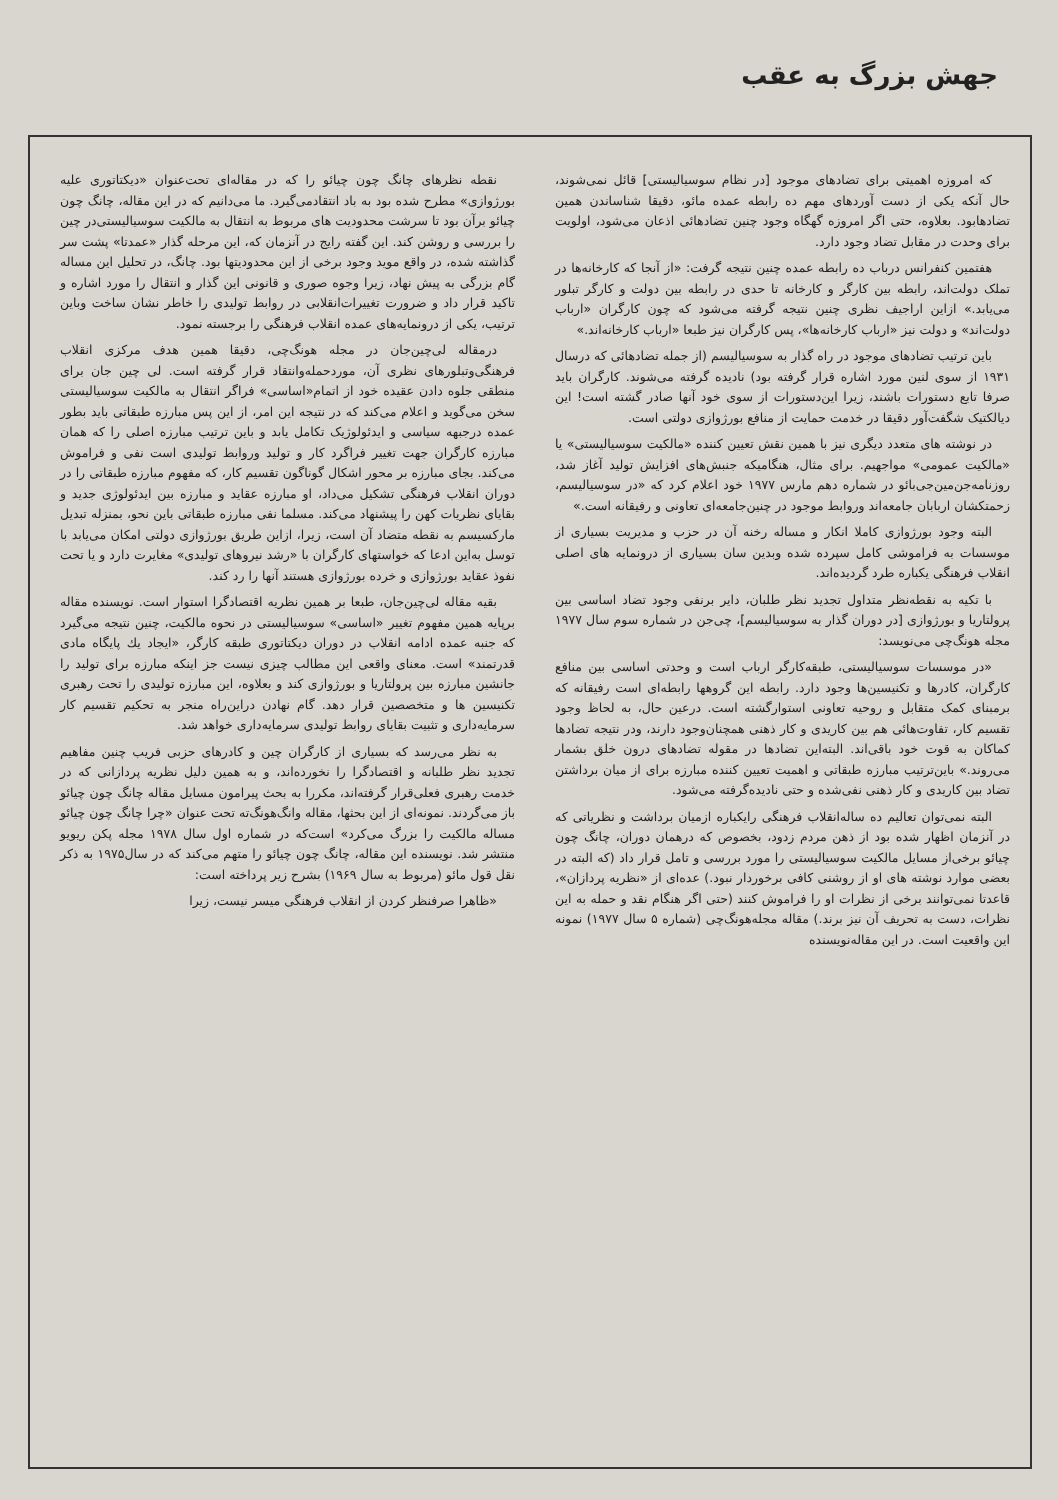جهش بزرگ به عقب
که امروزه اهمیتی برای تضادهای موجود [در نظام سوسیالیستی] قائل نمی‌شوند، حال آنکه یکی از دست آوردهای مهم ده رابطه عمده مائو، دقیقا شناساندن همین تضادهابود. بعلاوه، حتی اگر امروزه گهگاه وجود چنین تضادهائی اذعان می‌شود، اولویت برای وحدت در مقابل تضاد وجود دارد.
هفتمین کنفرانس درباب ده رابطه عمده چنین نتیجه گرفت: «از آنجا که کارخانه‌ها در تملک دولت‌اند، رابطه بین کارگر و کارخانه تا حدی در رابطه بین دولت و کارگر تبلور می‌یابد.» ازاین اراجیف نظری چنین نتیجه گرفته می‌شود که چون کارگران «ارباب دولت‌اند» و دولت نیز «ارباب کارخانه‌ها»، پس کارگران نیز طبعا «ارباب کارخانه‌اند.»
باین ترتیب تضادهای موجود در راه گذار به سوسیالیسم (از جمله تضادهائی که درسال ۱۹۳۱ از سوی لنین مورد اشاره قرار گرفته بود) نادیده گرفته می‌شوند. کارگران باید صرفا تابع دستورات باشند، زیرا این‌دستورات از سوی خود آنها صادر گشته است! این دیالکتیک شگفت‌آور دقیقا در خدمت حمایت از منافع بورژوازی دولتی است.
در نوشته های متعدد دیگری نیز با همین نقش تعیین کننده «مالکیت سوسیالیستی» یا «مالکیت عمومی» مواجهیم. برای مثال، هنگامیکه جنبش‌های افزایش تولید آغاز شد، روزنامه‌جن‌مین‌جی‌بائو در شماره دهم مارس ۱۹۷۷ خود اعلام کرد که «در سوسیالیسم، زحمتکشان اربابان جامعه‌اند وروابط موجود در چنین‌جامعه‌ای تعاونی و رفیقانه است.»
البته وجود بورژوازی کاملا انکار و مساله رخنه آن در حزب و مدیریت بسیاری از موسسات به فراموشی کامل سپرده شده وبدین سان بسیاری از درونمایه های اصلی انقلاب فرهنگی یکباره طرد گردیده‌اند.
با تکیه به نقطه‌نظر متداول تجدید نظر طلبان، دایر برنفی وجود تضاد اساسی بین پرولتاریا و بورژوازی [در دوران گذار به سوسیالیسم]، چی‌جن در شماره سوم سال ۱۹۷۷ مجله هونگ‌چی می‌نویسد:
«در موسسات سوسیالیستی، طبقه‌کارگر ارباب است و وحدتی اساسی بین منافع کارگران، کادرها و تکنیسین‌ها وجود دارد. رابطه این گروهها رابطه‌ای است رفیقانه که برمبنای کمک متقابل و روحیه تعاونی استوارگشته است. درعین حال، به لحاظ وجود تقسیم کار، تفاوت‌هائی هم بین کاریدی و کار ذهنی همچنان‌وجود دارند، ودر نتیجه تضادها کماکان به قوت خود باقی‌اند. البته‌این تضادها در مقوله تضادهای درون خلق بشمار می‌روند.» باین‌ترتیب مبارزه طبقاتی و اهمیت تعیین کننده مبارزه برای از میان برداشتن تضاد بین کاریدی و کار ذهنی نفی‌شده و حتی نادیده‌گرفته می‌شود.
البته نمی‌توان تعالیم ده ساله‌انقلاب فرهنگی رایکباره ازمیان برداشت و نظریاتی که در آنزمان اظهار شده بود از ذهن مردم زدود، بخصوص که درهمان دوران، چانگ چون چیائو برخی‌از مسایل مالکیت سوسیالیستی را مورد بررسی و تامل قرار داد (که البته در بعضی موارد نوشته های او از روشنی کافی برخوردار نبود.) عده‌ای از «نظریه پردازان»، قاعدتا نمی‌توانند برخی از نظرات او را فراموش کنند (حتی اگر هنگام نقد و حمله به این نظرات، دست به تحریف آن نیز برند.) مقاله مجله‌هونگ‌چی (شماره ۵ سال ۱۹۷۷) نمونه این واقعیت است. در این مقاله‌نویسنده
نقطه نظرهای چانگ چون چیائو را که در مقاله‌ای تحت‌عنوان «دیکتاتوری علیه بورژوازی» مطرح شده بود به باد انتقادمی‌گیرد. ما می‌دانیم که در این مقاله، چانگ چون چیائو برآن بود تا سرشت محدودیت های مربوط به انتقال به مالکیت سوسیالیستی‌در چین را بررسی و روشن کند. این گفته رایج در آنزمان که، این مرحله گذار «عمدتا» پشت سر گذاشته شده، در واقع موید وجود برخی از این محدودیتها بود. چانگ، در تحلیل این مساله گام بزرگی به پیش نهاد، زیرا وجوه صوری و قانونی این گذار و انتقال را مورد اشاره و تاکید قرار داد و ضرورت تغییرات‌انقلابی در روابط تولیدی را خاطر نشان ساخت وباین ترتیب، یکی از درونمایه‌های عمده انقلاب فرهنگی را برجسته نمود.
درمقاله لی‌چین‌جان در مجله هونگ‌چی، دقیقا همین هدف مرکزی انقلاب فرهنگی‌وتبلورهای نظری آن، موردحمله‌وانتقاد قرار گرفته است. لی چین جان برای منطقی جلوه دادن عقیده خود از اتمام«اساسی» فراگر انتقال به مالکیت سوسیالیستی سخن می‌گوید و اعلام می‌کند که در نتیجه این امر، از این پس مبارزه طبقاتی باید بطور عمده درجبهه سیاسی و ایدئولوژیک تکامل یابد و باین ترتیب مبارزه اصلی را که همان مبارزه کارگران جهت تغییر فراگرد کار و تولید وروابط تولیدی است نفی و فراموش می‌کند. بجای مبارزه بر محور اشکال گوناگون تقسیم کار، که مفهوم مبارزه طبقاتی را در دوران انقلاب فرهنگی تشکیل می‌داد، او مبارزه عقاید و مبارزه بین ایدئولوژی جدید و بقایای نظریات کهن را پیشنهاد می‌کند. مسلما نفی مبارزه طبقاتی باین نحو، بمنزله تبدیل مارکسیسم به نقطه متضاد آن است، زیرا، ازاین طریق بورژوازی دولتی امکان می‌یابد با توسل به‌این ادعا که خواستهای کارگران با «رشد نیروهای تولیدی» مغایرت دارد و یا تحت نفوذ عقاید بورژوازی و خرده بورژوازی هستند آنها را رد کند.
بقیه مقاله لی‌چین‌جان، طبعا بر همین نظریه اقتصادگرا استوار است. نویسنده مقاله برپایه همین مفهوم تغییر «اساسی» سوسیالیستی در نحوه مالکیت، چنین نتیجه می‌گیرد که جنبه عمده ادامه انقلاب در دوران دیکتاتوری طبقه کارگر، «ایجاد یك پایگاه مادی قدرتمند» است. معنای واقعی این مطالب چیزی نیست جز اینکه مبارزه برای تولید را جانشین مبارزه بین پرولتاریا و بورژوازی کند و بعلاوه، این مبارزه تولیدی را تحت رهبری تکنیسین ها و متخصصین قرار دهد. گام نهادن دراین‌راه منجر به تحکیم تقسیم کار سرمایه‌داری و تثبیت بقایای روابط تولیدی سرمایه‌داری خواهد شد.
به نظر می‌رسد که بسیاری از کارگران چین و کادرهای حزبی فریب چنین مفاهیم تجدید نظر طلبانه و اقتصادگرا را نخورده‌اند، و به همین دلیل نظریه پردازانی که در خدمت رهبری فعلی‌قرار گرفته‌اند، مکررا به بحث پیرامون مسایل مقاله چانگ چون چیائو باز می‌گردند. نمونه‌ای از این بحثها، مقاله وانگ‌هونگ‌ته تحت عنوان «چرا چانگ چون چیائو مساله مالکیت را بزرگ می‌کرد» است‌که در شماره اول سال ۱۹۷۸ مجله پکن ریویو منتشر شد. نویسنده این مقاله، چانگ چون چیائو را متهم می‌کند که در سال۱۹۷۵ به ذکر نقل قول مائو (مربوط به سال ۱۹۶۹) بشرح زیر پرداخته است:
«ظاهرا صرفنظر کردن از انقلاب فرهنگی میسر نیست، زیرا